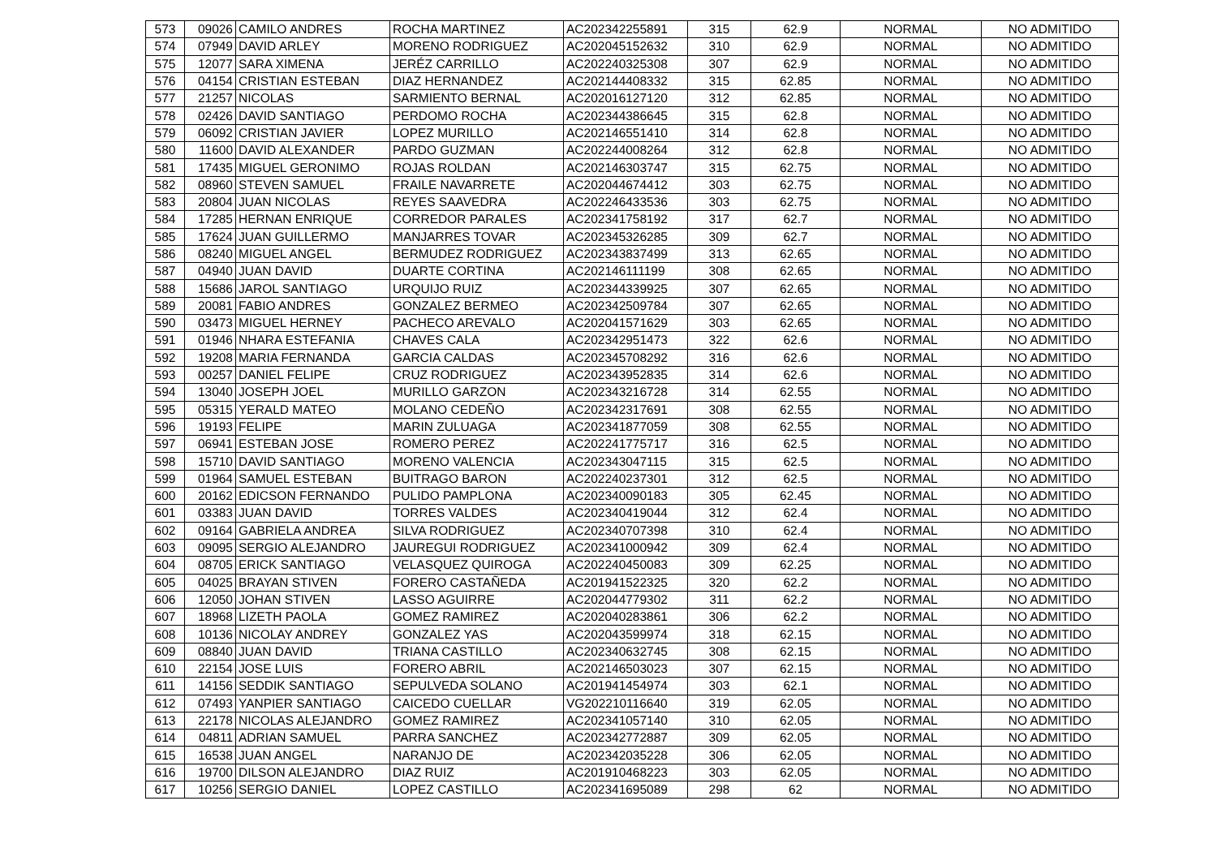| 573 | 09026 | CAMILO ANDRES | ROCHA MARTINEZ | AC202342255891 | 315 | 62.9 | NORMAL | NO ADMITIDO |
| 574 | 07949 | DAVID ARLEY | MORENO RODRIGUEZ | AC202045152632 | 310 | 62.9 | NORMAL | NO ADMITIDO |
| 575 | 12077 | SARA XIMENA | JERÉZ CARRILLO | AC202240325308 | 307 | 62.9 | NORMAL | NO ADMITIDO |
| 576 | 04154 | CRISTIAN ESTEBAN | DIAZ HERNANDEZ | AC202144408332 | 315 | 62.85 | NORMAL | NO ADMITIDO |
| 577 | 21257 | NICOLAS | SARMIENTO BERNAL | AC202016127120 | 312 | 62.85 | NORMAL | NO ADMITIDO |
| 578 | 02426 | DAVID SANTIAGO | PERDOMO ROCHA | AC202344386645 | 315 | 62.8 | NORMAL | NO ADMITIDO |
| 579 | 06092 | CRISTIAN JAVIER | LOPEZ MURILLO | AC202146551410 | 314 | 62.8 | NORMAL | NO ADMITIDO |
| 580 | 11600 | DAVID ALEXANDER | PARDO GUZMAN | AC202244008264 | 312 | 62.8 | NORMAL | NO ADMITIDO |
| 581 | 17435 | MIGUEL GERONIMO | ROJAS ROLDAN | AC202146303747 | 315 | 62.75 | NORMAL | NO ADMITIDO |
| 582 | 08960 | STEVEN SAMUEL | FRAILE NAVARRETE | AC202044674412 | 303 | 62.75 | NORMAL | NO ADMITIDO |
| 583 | 20804 | JUAN NICOLAS | REYES SAAVEDRA | AC202246433536 | 303 | 62.75 | NORMAL | NO ADMITIDO |
| 584 | 17285 | HERNAN ENRIQUE | CORREDOR PARALES | AC202341758192 | 317 | 62.7 | NORMAL | NO ADMITIDO |
| 585 | 17624 | JUAN GUILLERMO | MANJARRES TOVAR | AC202345326285 | 309 | 62.7 | NORMAL | NO ADMITIDO |
| 586 | 08240 | MIGUEL ANGEL | BERMUDEZ RODRIGUEZ | AC202343837499 | 313 | 62.65 | NORMAL | NO ADMITIDO |
| 587 | 04940 | JUAN DAVID | DUARTE CORTINA | AC202146111199 | 308 | 62.65 | NORMAL | NO ADMITIDO |
| 588 | 15686 | JAROL SANTIAGO | URQUIJO RUIZ | AC202344339925 | 307 | 62.65 | NORMAL | NO ADMITIDO |
| 589 | 20081 | FABIO ANDRES | GONZALEZ BERMEO | AC202342509784 | 307 | 62.65 | NORMAL | NO ADMITIDO |
| 590 | 03473 | MIGUEL HERNEY | PACHECO AREVALO | AC202041571629 | 303 | 62.65 | NORMAL | NO ADMITIDO |
| 591 | 01946 | NHARA ESTEFANIA | CHAVES CALA | AC202342951473 | 322 | 62.6 | NORMAL | NO ADMITIDO |
| 592 | 19208 | MARIA FERNANDA | GARCIA CALDAS | AC202345708292 | 316 | 62.6 | NORMAL | NO ADMITIDO |
| 593 | 00257 | DANIEL FELIPE | CRUZ RODRIGUEZ | AC202343952835 | 314 | 62.6 | NORMAL | NO ADMITIDO |
| 594 | 13040 | JOSEPH JOEL | MURILLO GARZON | AC202343216728 | 314 | 62.55 | NORMAL | NO ADMITIDO |
| 595 | 05315 | YERALD MATEO | MOLANO CEDEÑO | AC202342317691 | 308 | 62.55 | NORMAL | NO ADMITIDO |
| 596 | 19193 | FELIPE | MARIN ZULUAGA | AC202341877059 | 308 | 62.55 | NORMAL | NO ADMITIDO |
| 597 | 06941 | ESTEBAN JOSE | ROMERO PEREZ | AC202241775717 | 316 | 62.5 | NORMAL | NO ADMITIDO |
| 598 | 15710 | DAVID SANTIAGO | MORENO VALENCIA | AC202343047115 | 315 | 62.5 | NORMAL | NO ADMITIDO |
| 599 | 01964 | SAMUEL ESTEBAN | BUITRAGO BARON | AC202240237301 | 312 | 62.5 | NORMAL | NO ADMITIDO |
| 600 | 20162 | EDICSON FERNANDO | PULIDO PAMPLONA | AC202340090183 | 305 | 62.45 | NORMAL | NO ADMITIDO |
| 601 | 03383 | JUAN DAVID | TORRES VALDES | AC202340419044 | 312 | 62.4 | NORMAL | NO ADMITIDO |
| 602 | 09164 | GABRIELA ANDREA | SILVA RODRIGUEZ | AC202340707398 | 310 | 62.4 | NORMAL | NO ADMITIDO |
| 603 | 09095 | SERGIO ALEJANDRO | JAUREGUI RODRIGUEZ | AC202341000942 | 309 | 62.4 | NORMAL | NO ADMITIDO |
| 604 | 08705 | ERICK SANTIAGO | VELASQUEZ QUIROGA | AC202240450083 | 309 | 62.25 | NORMAL | NO ADMITIDO |
| 605 | 04025 | BRAYAN STIVEN | FORERO CASTAÑEDA | AC201941522325 | 320 | 62.2 | NORMAL | NO ADMITIDO |
| 606 | 12050 | JOHAN STIVEN | LASSO AGUIRRE | AC202044779302 | 311 | 62.2 | NORMAL | NO ADMITIDO |
| 607 | 18968 | LIZETH PAOLA | GOMEZ RAMIREZ | AC202040283861 | 306 | 62.2 | NORMAL | NO ADMITIDO |
| 608 | 10136 | NICOLAY ANDREY | GONZALEZ YAS | AC202043599974 | 318 | 62.15 | NORMAL | NO ADMITIDO |
| 609 | 08840 | JUAN DAVID | TRIANA CASTILLO | AC202340632745 | 308 | 62.15 | NORMAL | NO ADMITIDO |
| 610 | 22154 | JOSE LUIS | FORERO ABRIL | AC202146503023 | 307 | 62.15 | NORMAL | NO ADMITIDO |
| 611 | 14156 | SEDDIK SANTIAGO | SEPULVEDA SOLANO | AC201941454974 | 303 | 62.1 | NORMAL | NO ADMITIDO |
| 612 | 07493 | YANPIER SANTIAGO | CAICEDO CUELLAR | VG202210116640 | 319 | 62.05 | NORMAL | NO ADMITIDO |
| 613 | 22178 | NICOLAS ALEJANDRO | GOMEZ RAMIREZ | AC202341057140 | 310 | 62.05 | NORMAL | NO ADMITIDO |
| 614 | 04811 | ADRIAN SAMUEL | PARRA SANCHEZ | AC202342772887 | 309 | 62.05 | NORMAL | NO ADMITIDO |
| 615 | 16538 | JUAN ANGEL | NARANJO DE | AC202342035228 | 306 | 62.05 | NORMAL | NO ADMITIDO |
| 616 | 19700 | DILSON ALEJANDRO | DIAZ RUIZ | AC201910468223 | 303 | 62.05 | NORMAL | NO ADMITIDO |
| 617 | 10256 | SERGIO DANIEL | LOPEZ CASTILLO | AC202341695089 | 298 | 62 | NORMAL | NO ADMITIDO |